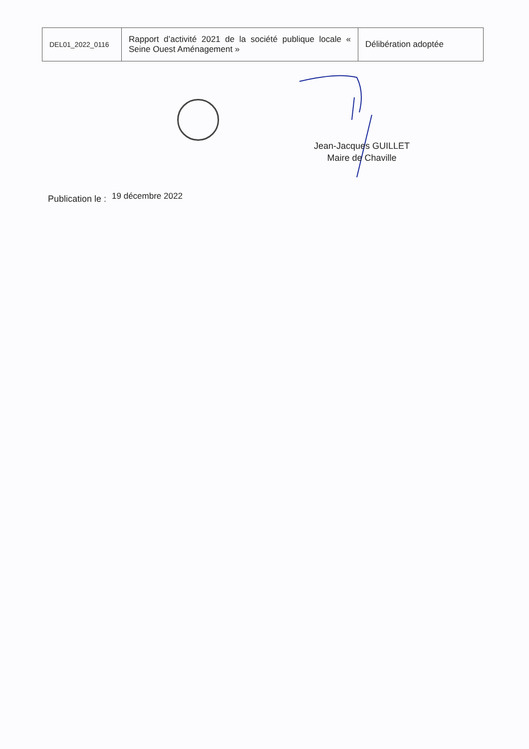| DEL01_2022_0116 | Rapport d’activité 2021 de la société publique locale « Seine Ouest Aménagement » | Délibération adoptée |
Jean-Jacques GUILLET
Maire de Chaville
Publication le : 19 décembre 2022